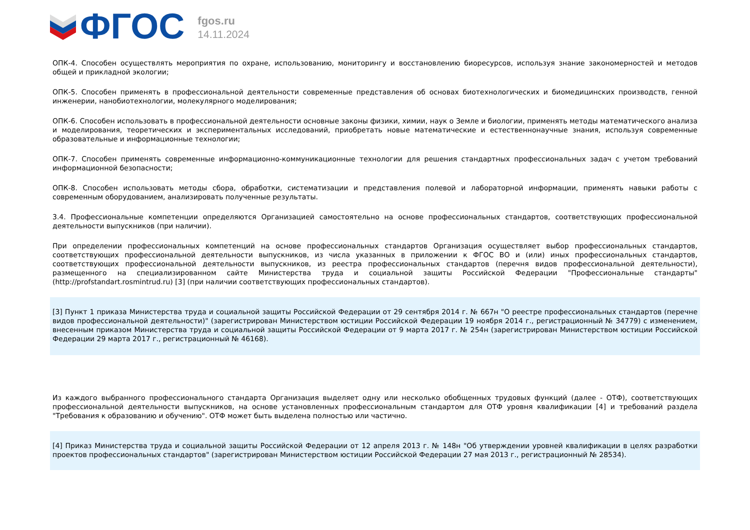ФГОС
fgos.ru
14.11.2024
ОПК-4. Способен осуществлять мероприятия по охране, использованию, мониторингу и восстановлению биоресурсов, используя знание закономерностей и методов общей и прикладной экологии;
ОПК-5. Способен применять в профессиональной деятельности современные представления об основах биотехнологических и биомедицинских производств, генной инженерии, нанобиотехнологии, молекулярного моделирования;
ОПК-6. Способен использовать в профессиональной деятельности основные законы физики, химии, наук о Земле и биологии, применять методы математического анализа и моделирования, теоретических и экспериментальных исследований, приобретать новые математические и естественнонаучные знания, используя современные образовательные и информационные технологии;
ОПК-7. Способен применять современные информационно-коммуникационные технологии для решения стандартных профессиональных задач с учетом требований информационной безопасности;
ОПК-8. Способен использовать методы сбора, обработки, систематизации и представления полевой и лабораторной информации, применять навыки работы с современным оборудованием, анализировать полученные результаты.
3.4. Профессиональные компетенции определяются Организацией самостоятельно на основе профессиональных стандартов, соответствующих профессиональной деятельности выпускников (при наличии).
При определении профессиональных компетенций на основе профессиональных стандартов Организация осуществляет выбор профессиональных стандартов, соответствующих профессиональной деятельности выпускников, из числа указанных в приложении к ФГОС ВО и (или) иных профессиональных стандартов, соответствующих профессиональной деятельности выпускников, из реестра профессиональных стандартов (перечня видов профессиональной деятельности), размещенного на специализированном сайте Министерства труда и социальной защиты Российской Федерации "Профессиональные стандарты" (http://profstandart.rosmintrud.ru) [3] (при наличии соответствующих профессиональных стандартов).
[3] Пункт 1 приказа Министерства труда и социальной защиты Российской Федерации от 29 сентября 2014 г. № 667н "О реестре профессиональных стандартов (перечне видов профессиональной деятельности)" (зарегистрирован Министерством юстиции Российской Федерации 19 ноября 2014 г., регистрационный № 34779) с изменением, внесенным приказом Министерства труда и социальной защиты Российской Федерации от 9 марта 2017 г. № 254н (зарегистрирован Министерством юстиции Российской Федерации 29 марта 2017 г., регистрационный № 46168).
Из каждого выбранного профессионального стандарта Организация выделяет одну или несколько обобщенных трудовых функций (далее - ОТФ), соответствующих профессиональной деятельности выпускников, на основе установленных профессиональным стандартом для ОТФ уровня квалификации [4] и требований раздела "Требования к образованию и обучению". ОТФ может быть выделена полностью или частично.
[4] Приказ Министерства труда и социальной защиты Российской Федерации от 12 апреля 2013 г. № 148н "Об утверждении уровней квалификации в целях разработки проектов профессиональных стандартов" (зарегистрирован Министерством юстиции Российской Федерации 27 мая 2013 г., регистрационный № 28534).